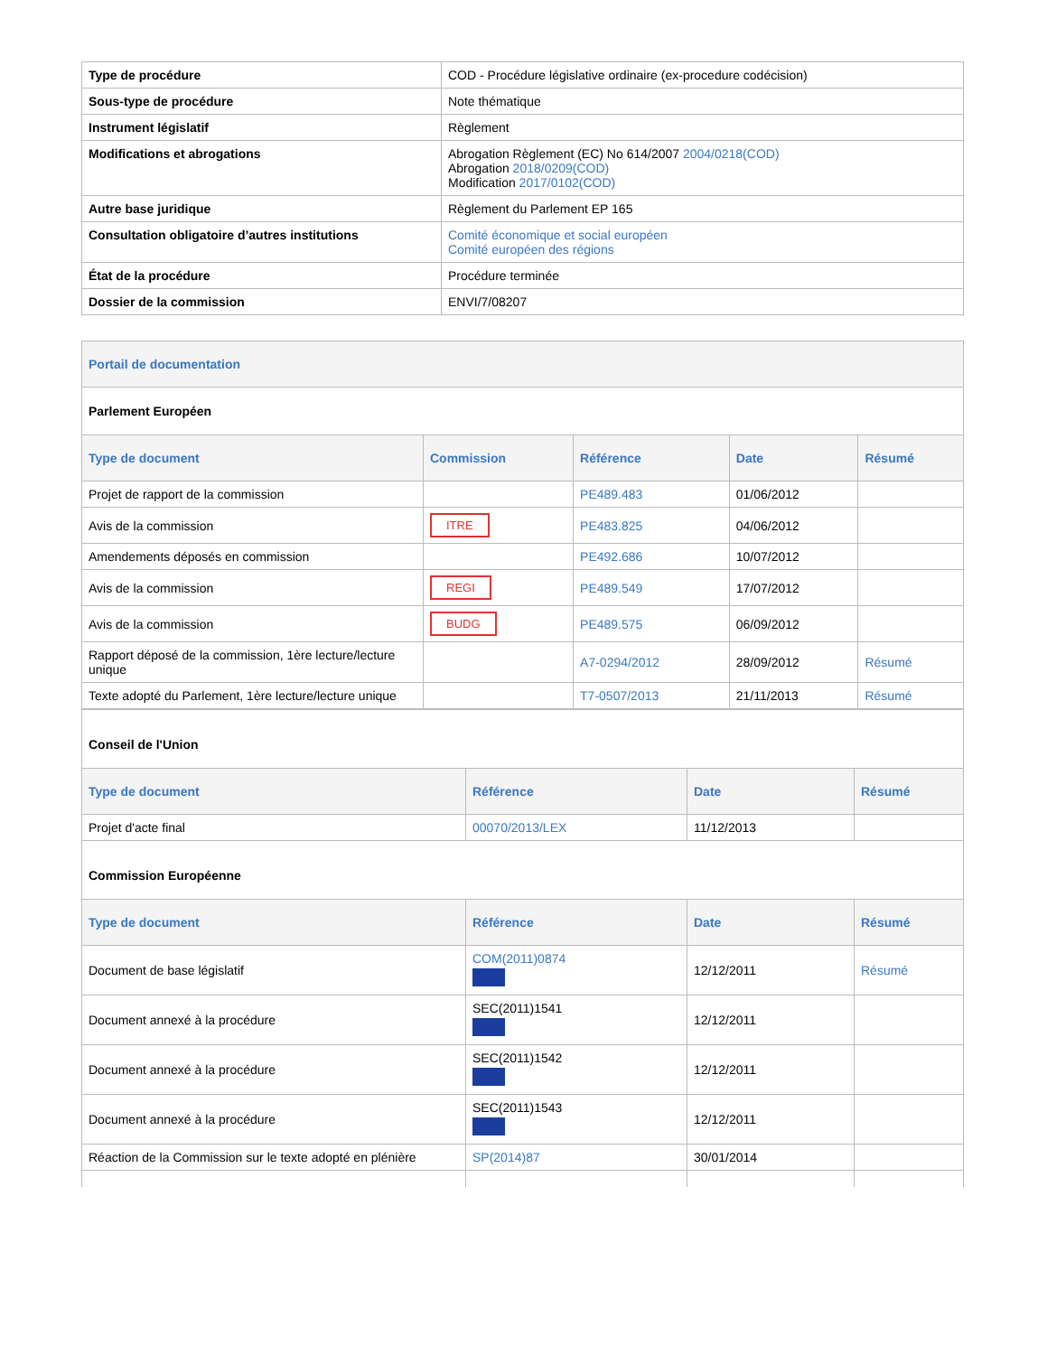| Type de procédure | COD - Procédure législative ordinaire (ex-procedure codécision) |
| Sous-type de procédure | Note thématique |
| Instrument législatif | Règlement |
| Modifications et abrogations | Abrogation Règlement (EC) No 614/2007 2004/0218(COD) Abrogation 2018/0209(COD) Modification 2017/0102(COD) |
| Autre base juridique | Règlement du Parlement EP 165 |
| Consultation obligatoire d’autres institutions | Comité économique et social européen Comité européen des régions |
| État de la procédure | Procédure terminée |
| Dossier de la commission | ENVI/7/08207 |
| Portail de documentation | | | | |
| --- | --- | --- | --- | --- |
| Parlement Européen | | | | |
| Type de document | Commission | Référence | Date | Résumé |
| Projet de rapport de la commission | | PE489.483 | 01/06/2012 | |
| Avis de la commission | ITRE | PE483.825 | 04/06/2012 | |
| Amendements déposés en commission | | PE492.686 | 10/07/2012 | |
| Avis de la commission | REGI | PE489.549 | 17/07/2012 | |
| Avis de la commission | BUDG | PE489.575 | 06/09/2012 | |
| Rapport déposé de la commission, 1ère lecture/lecture unique | | A7-0294/2012 | 28/09/2012 | Résumé |
| Texte adopté du Parlement, 1ère lecture/lecture unique | | T7-0507/2013 | 21/11/2013 | Résumé |
| Conseil de l'Union | | | |
| Type de document | Référence | Date | Résumé |
| Projet d'acte final | 00070/2013/LEX | 11/12/2013 | |
| Commission Européenne | | | |
| Type de document | Référence | Date | Résumé |
| Document de base législatif | COM(2011)0874 | 12/12/2011 | Résumé |
| Document annexé à la procédure | SEC(2011)1541 | 12/12/2011 | |
| Document annexé à la procédure | SEC(2011)1542 | 12/12/2011 | |
| Document annexé à la procédure | SEC(2011)1543 | 12/12/2011 | |
| Réaction de la Commission sur le texte adopté en plénière | SP(2014)87 | 30/01/2014 | |